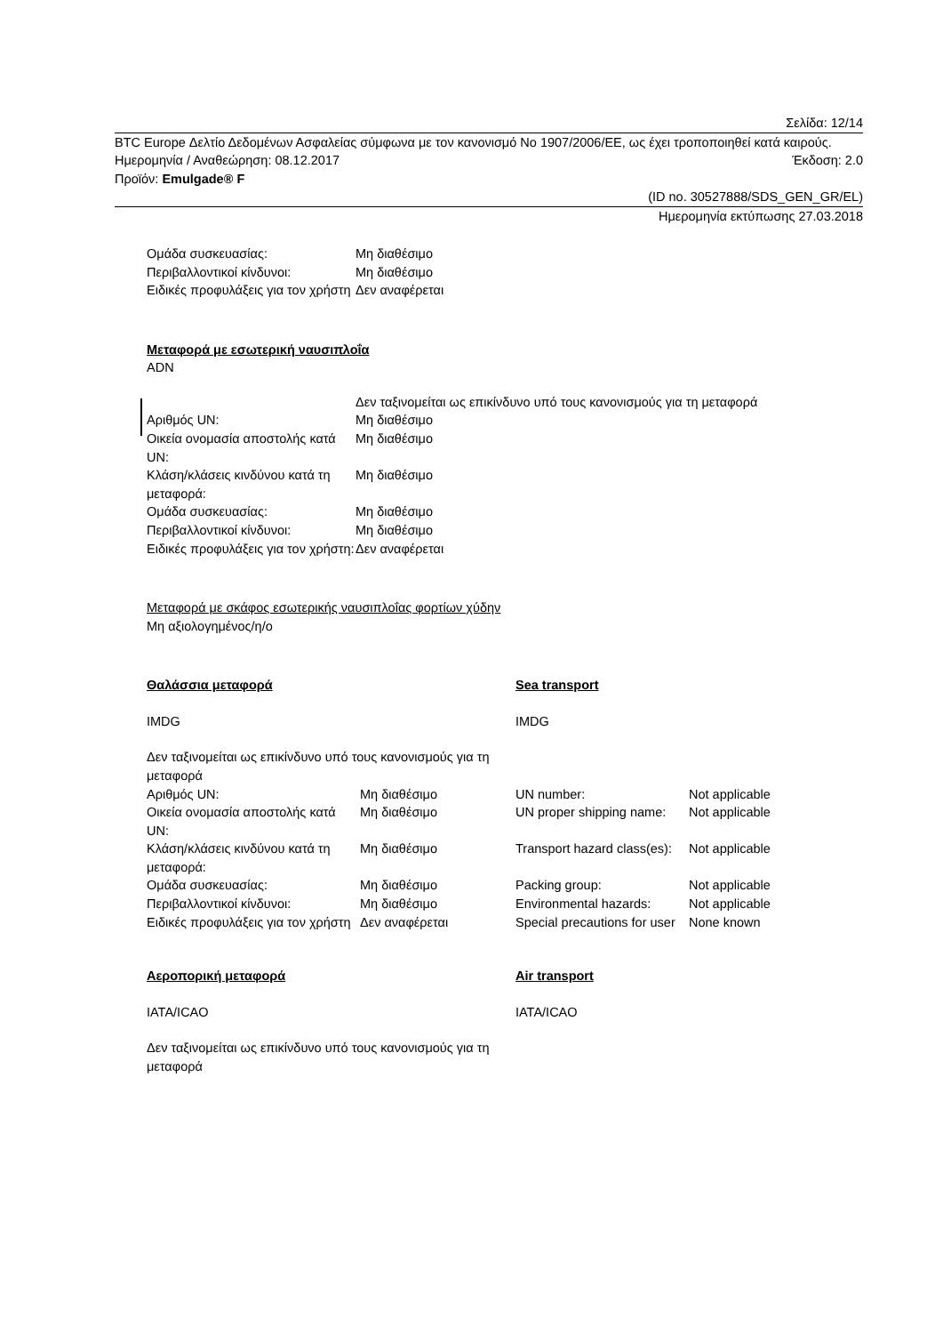Σελίδα: 12/14
BTC Europe Δελτίο Δεδομένων Ασφαλείας σύμφωνα με τον κανονισμό Νο 1907/2006/ΕΕ, ως έχει τροποποιηθεί κατά καιρούς.
Ημερομηνία / Αναθεώρηση: 08.12.2017 Έκδοση: 2.0
Προϊόν: Emulgade® F
(ID no. 30527888/SDS_GEN_GR/EL)
Ημερομηνία εκτύπωσης 27.03.2018
| Ομάδα συσκευασίας: | Μη διαθέσιμο |
| Περιβαλλοντικοί κίνδυνοι: | Μη διαθέσιμο |
| Ειδικές προφυλάξεις για τον χρήστη | Δεν αναφέρεται |
Μεταφορά με εσωτερική ναυσιπλοΐα
ADN
| | Δεν ταξινομείται ως επικίνδυνο υπό τους κανονισμούς για τη μεταφορά |
| Αριθμός UN: | Μη διαθέσιμο |
| Οικεία ονομασία αποστολής κατά UN: | Μη διαθέσιμο |
| Κλάση/κλάσεις κινδύνου κατά τη μεταφορά: | Μη διαθέσιμο |
| Ομάδα συσκευασίας: | Μη διαθέσιμο |
| Περιβαλλοντικοί κίνδυνοι: | Μη διαθέσιμο |
| Ειδικές προφυλάξεις για τον χρήστη: | Δεν αναφέρεται |
Μεταφορά με σκάφος εσωτερικής ναυσιπλοΐας φορτίων χύδην
Μη αξιολογημένος/η/ο
| Θαλάσσια μεταφορά | | Sea transport | |
| IMDG | | IMDG | |
| Δεν ταξινομείται ως επικίνδυνο υπό τους κανονισμούς για τη μεταφορά | | | |
| Αριθμός UN: | Μη διαθέσιμο | UN number: | Not applicable |
| Οικεία ονομασία αποστολής κατά UN: | Μη διαθέσιμο | UN proper shipping name: | Not applicable |
| Κλάση/κλάσεις κινδύνου κατά τη μεταφορά: | Μη διαθέσιμο | Transport hazard class(es): | Not applicable |
| Ομάδα συσκευασίας: | Μη διαθέσιμο | Packing group: | Not applicable |
| Περιβαλλοντικοί κίνδυνοι: | Μη διαθέσιμο | Environmental hazards: | Not applicable |
| Ειδικές προφυλάξεις για τον χρήστη | Δεν αναφέρεται | Special precautions for user | None known |
| Αεροπορική μεταφορά | | Air transport | |
| IATA/ICAO | | IATA/ICAO | |
| Δεν ταξινομείται ως επικίνδυνο υπό τους κανονισμούς για τη μεταφορά | | | |